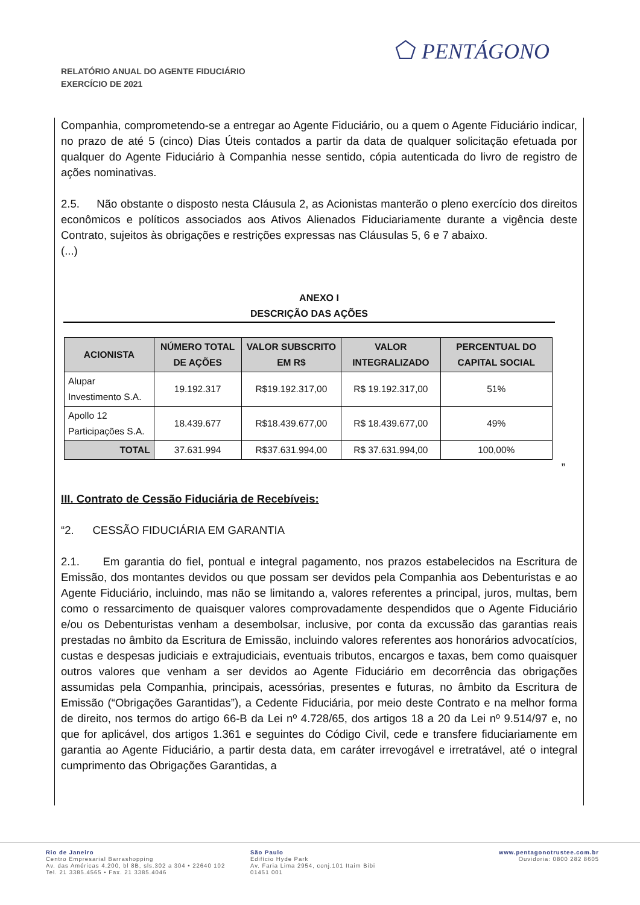RELATÓRIO ANUAL DO AGENTE FIDUCIÁRIO
EXERCÍCIO DE 2021
⬠ PENTÁGONO
Companhia, comprometendo-se a entregar ao Agente Fiduciário, ou a quem o Agente Fiduciário indicar, no prazo de até 5 (cinco) Dias Úteis contados a partir da data de qualquer solicitação efetuada por qualquer do Agente Fiduciário à Companhia nesse sentido, cópia autenticada do livro de registro de ações nominativas.
2.5. Não obstante o disposto nesta Cláusula 2, as Acionistas manterão o pleno exercício dos direitos econômicos e políticos associados aos Ativos Alienados Fiduciariamente durante a vigência deste Contrato, sujeitos às obrigações e restrições expressas nas Cláusulas 5, 6 e 7 abaixo.
(...)
ANEXO I
DESCRIÇÃO DAS AÇÕES
| ACIONISTA | NÚMERO TOTAL DE AÇÕES | VALOR SUBSCRITO EM R$ | VALOR INTEGRALIZADO | PERCENTUAL DO CAPITAL SOCIAL |
| --- | --- | --- | --- | --- |
| Alupar Investimento S.A. | 19.192.317 | R$19.192.317,00 | R$ 19.192.317,00 | 51% |
| Apollo 12 Participações S.A. | 18.439.677 | R$18.439.677,00 | R$ 18.439.677,00 | 49% |
| TOTAL | 37.631.994 | R$37.631.994,00 | R$ 37.631.994,00 | 100,00% |
”
III. Contrato de Cessão Fiduciária de Recebíveis:
“2. CESSÃO FIDUCIÁRIA EM GARANTIA
2.1. Em garantia do fiel, pontual e integral pagamento, nos prazos estabelecidos na Escritura de Emissão, dos montantes devidos ou que possam ser devidos pela Companhia aos Debenturistas e ao Agente Fiduciário, incluindo, mas não se limitando a, valores referentes a principal, juros, multas, bem como o ressarcimento de quaisquer valores comprovadamente despendidos que o Agente Fiduciário e/ou os Debenturistas venham a desembolsar, inclusive, por conta da excussão das garantias reais prestadas no âmbito da Escritura de Emissão, incluindo valores referentes aos honorários advocatícios, custas e despesas judiciais e extrajudiciais, eventuais tributos, encargos e taxas, bem como quaisquer outros valores que venham a ser devidos ao Agente Fiduciário em decorrência das obrigações assumidas pela Companhia, principais, acessórias, presentes e futuras, no âmbito da Escritura de Emissão (“Obrigações Garantidas”), a Cedente Fiduciária, por meio deste Contrato e na melhor forma de direito, nos termos do artigo 66-B da Lei nº 4.728/65, dos artigos 18 a 20 da Lei nº 9.514/97 e, no que for aplicável, dos artigos 1.361 e seguintes do Código Civil, cede e transfere fiduciariamente em garantia ao Agente Fiduciário, a partir desta data, em caráter irrevogável e irretratável, até o integral cumprimento das Obrigações Garantidas, a
Rio de Janeiro
Centro Empresarial Barrashopping
Av. das Américas 4.200, bl 8B, sls.302 a 304 • 22640 102
Tel. 21 3385.4565 • Fax. 21 3385.4046
São Paulo
Edifício Hyde Park
Av. Faria Lima 2954, conj.101 Itaim Bibi
01451 001
www.pentagonotrustee.com.br
Ouvidoria: 0800 282 8605